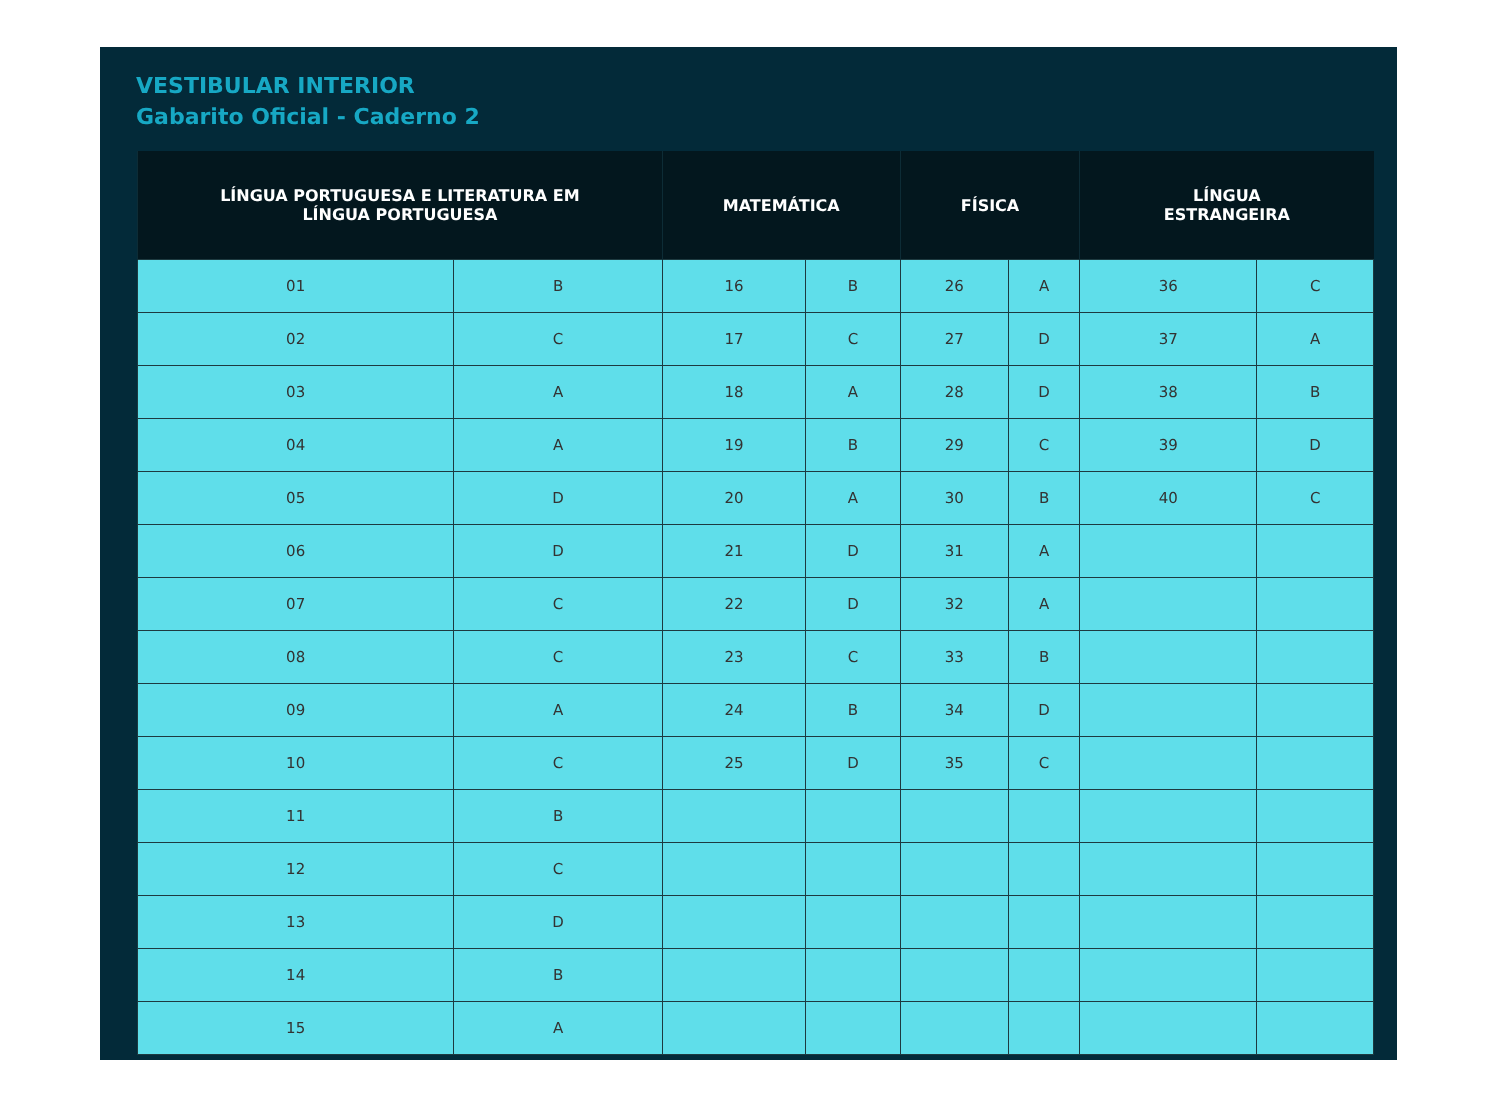VESTIBULAR INTERIOR
Gabarito Oficial - Caderno 2
| LÍNGUA PORTUGUESA E LITERATURA EM LÍNGUA PORTUGUESA | | MATEMÁTICA | | FÍSICA | | LÍNGUA ESTRANGEIRA | |
| --- | --- | --- | --- | --- | --- | --- | --- |
| 01 | B | 16 | B | 26 | A | 36 | C |
| 02 | C | 17 | C | 27 | D | 37 | A |
| 03 | A | 18 | A | 28 | D | 38 | B |
| 04 | A | 19 | B | 29 | C | 39 | D |
| 05 | D | 20 | A | 30 | B | 40 | C |
| 06 | D | 21 | D | 31 | A | | |
| 07 | C | 22 | D | 32 | A | | |
| 08 | C | 23 | C | 33 | B | | |
| 09 | A | 24 | B | 34 | D | | |
| 10 | C | 25 | D | 35 | C | | |
| 11 | B | | | | | | |
| 12 | C | | | | | | |
| 13 | D | | | | | | |
| 14 | B | | | | | | |
| 15 | A | | | | | | |